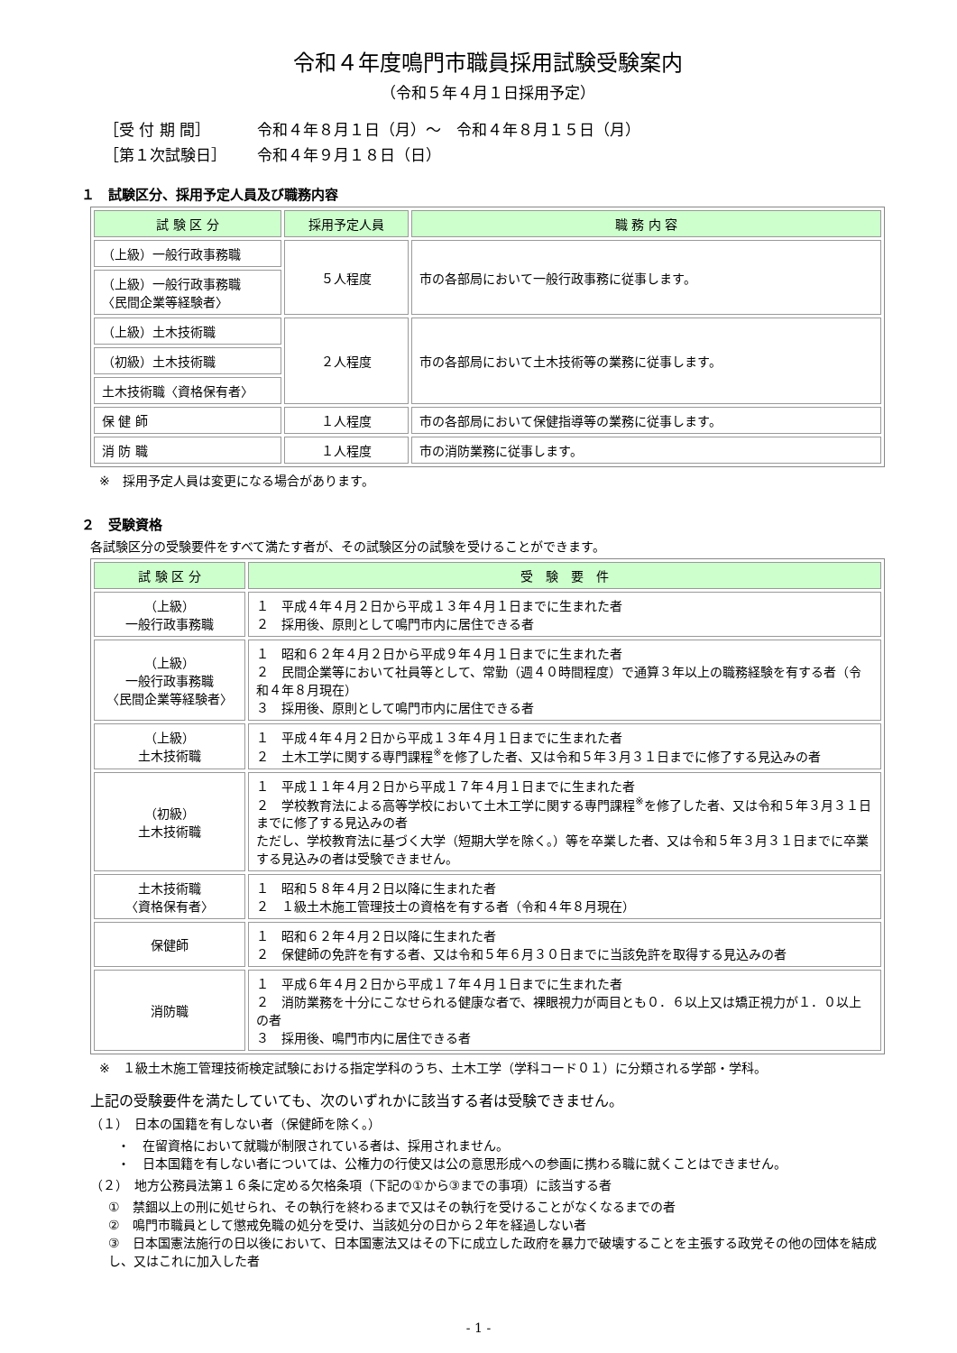令和４年度鳴門市職員採用試験受験案内
（令和５年４月１日採用予定）
［受 付 期 間］ 令和４年８月１日（月）～　令和４年８月１５日（月）
［第１次試験日］ 令和４年９月１８日（日）
１　試験区分、採用予定人員及び職務内容
| 試 験 区 分 | 採用予定人員 | 職 務 内 容 |
| --- | --- | --- |
| （上級）一般行政事務職 | ５人程度 | 市の各部局において一般行政事務に従事します。 |
| （上級）一般行政事務職 〈民間企業等経験者〉 | | |
| （上級）土木技術職 | ２人程度 | 市の各部局において土木技術等の業務に従事します。 |
| （初級）土木技術職 | | |
| 土木技術職〈資格保有者〉 | | |
| 保 健 師 | １人程度 | 市の各部局において保健指導等の業務に従事します。 |
| 消 防 職 | １人程度 | 市の消防業務に従事します。 |
※　採用予定人員は変更になる場合があります。
２　受験資格
各試験区分の受験要件をすべて満たす者が、その試験区分の試験を受けることができます。
| 試 験 区 分 | 受 験 要 件 |
| --- | --- |
| （上級） 一般行政事務職 | １ 平成４年４月２日から平成１３年４月１日までに生まれた者 ２ 採用後、原則として鳴門市内に居住できる者 |
| （上級） 一般行政事務職 〈民間企業等経験者〉 | １ 昭和６２年４月２日から平成９年４月１日までに生まれた者 ２ 民間企業等において社員等として、常勤（週４０時間程度）で通算３年以上の職務経験を有する者（令和４年８月現在） ３ 採用後、原則として鳴門市内に居住できる者 |
| （上級） 土木技術職 | １ 平成４年４月２日から平成１３年４月１日までに生まれた者 ２ 土木工学に関する専門課程<sup>※</sup>を修了した者、又は令和５年３月３１日までに修了する見込みの者 |
| （初級） 土木技術職 | １ 平成１１年４月２日から平成１７年４月１日までに生まれた者 ２ 学校教育法による高等学校において土木工学に関する専門課程<sup>※</sup>を修了した者、又は令和５年３月３１日までに修了する見込みの者 ただし、学校教育法に基づく大学（短期大学を除く。）等を卒業した者、又は令和５年３月３１日までに卒業する見込みの者は受験できません。 |
| 土木技術職 〈資格保有者〉 | １ 昭和５８年４月２日以降に生まれた者 ２ １級土木施工管理技士の資格を有する者（令和４年８月現在） |
| 保健師 | １ 昭和６２年４月２日以降に生まれた者 ２ 保健師の免許を有する者、又は令和５年６月３０日までに当該免許を取得する見込みの者 |
| 消防職 | １ 平成６年４月２日から平成１７年４月１日までに生まれた者 ２ 消防業務を十分にこなせられる健康な者で、裸眼視力が両目とも０．６以上又は矯正視力が１．０以上の者 ３ 採用後、鳴門市内に居住できる者 |
※　１級土木施工管理技術検定試験における指定学科のうち、土木工学（学科コード０１）に分類される学部・学科。
上記の受験要件を満たしていても、次のいずれかに該当する者は受験できません。
（１）　日本の国籍を有しない者（保健師を除く。）
・　在留資格において就職が制限されている者は、採用されません。
・　日本国籍を有しない者については、公権力の行使又は公の意思形成への参画に携わる職に就くことはできません。
（２）　地方公務員法第１６条に定める欠格条項（下記の①から③までの事項）に該当する者
①　禁錮以上の刑に処せられ、その執行を終わるまで又はその執行を受けることがなくなるまでの者
②　鳴門市職員として懲戒免職の処分を受け、当該処分の日から２年を経過しない者
③　日本国憲法施行の日以後において、日本国憲法又はその下に成立した政府を暴力で破壊することを主張する政党その他の団体を結成し、又はこれに加入した者
- 1 -